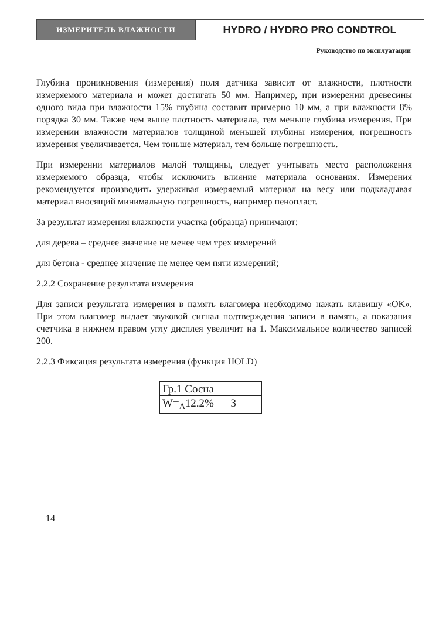ИЗМЕРИТЕЛЬ ВЛАЖНОСТИ
HYDRO / HYDRO PRO CONDTROL
Руководство по эксплуатации
Глубина проникновения (измерения) поля датчика зависит от влажности, плотности измеряемого материала и может достигать 50 мм. Например, при измерении древесины одного вида при влажности 15% глубина составит примерно 10 мм, а при влажности 8% порядка 30 мм. Также чем выше плотность материала, тем меньше глубина измерения. При измерении влажности материалов толщиной меньшей глубины измерения, погрешность измерения увеличивается. Чем тоньше материал, тем больше погрешность.
При измерении материалов малой толщины, следует учитывать место расположения измеряемого образца, чтобы исключить влияние материала основания. Измерения рекомендуется производить удерживая измеряемый материал на весу или подкладывая материал вносящий минимальную погрешность, например пенопласт.
За результат измерения влажности участка (образца) принимают:
для дерева – среднее значение не менее чем трех измерений
для бетона - среднее значение не менее чем пяти измерений;
2.2.2 Сохранение результата измерения
Для записи результата измерения в память влагомера необходимо нажать клавишу «OK». При этом влагомер выдает звуковой сигнал подтверждения записи в память, а показания счетчика в нижнем правом углу дисплея увеличит на 1. Максимальное количество записей 200.
2.2.3 Фиксация результата измерения (функция HOLD)
| Гр.1 Сосна |
| W=<sub>Δ</sub>12.2% 3 |
14